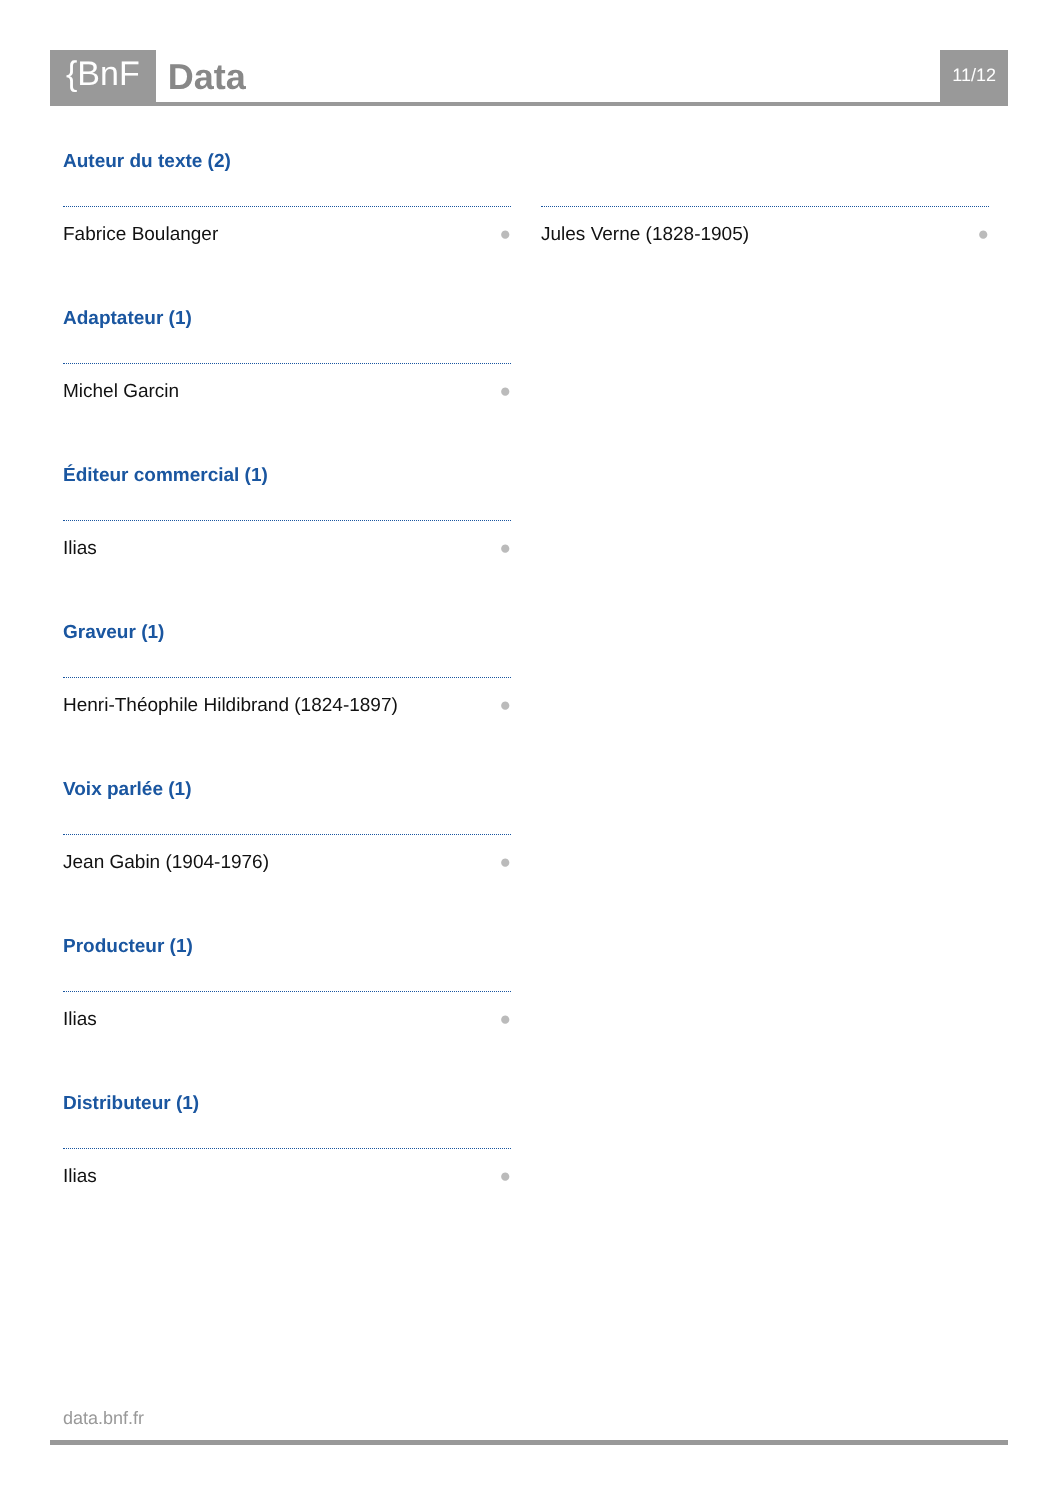{BnF
Data
11/12
Auteur du texte (2)
Fabrice Boulanger ● Jules Verne (1828-1905) ●
Adaptateur (1)
Michel Garcin ●
Éditeur commercial (1)
Ilias ●
Graveur (1)
Henri-Théophile Hildibrand (1824-1897) ●
Voix parlée (1)
Jean Gabin (1904-1976) ●
Producteur (1)
Ilias ●
Distributeur (1)
Ilias ●
data.bnf.fr